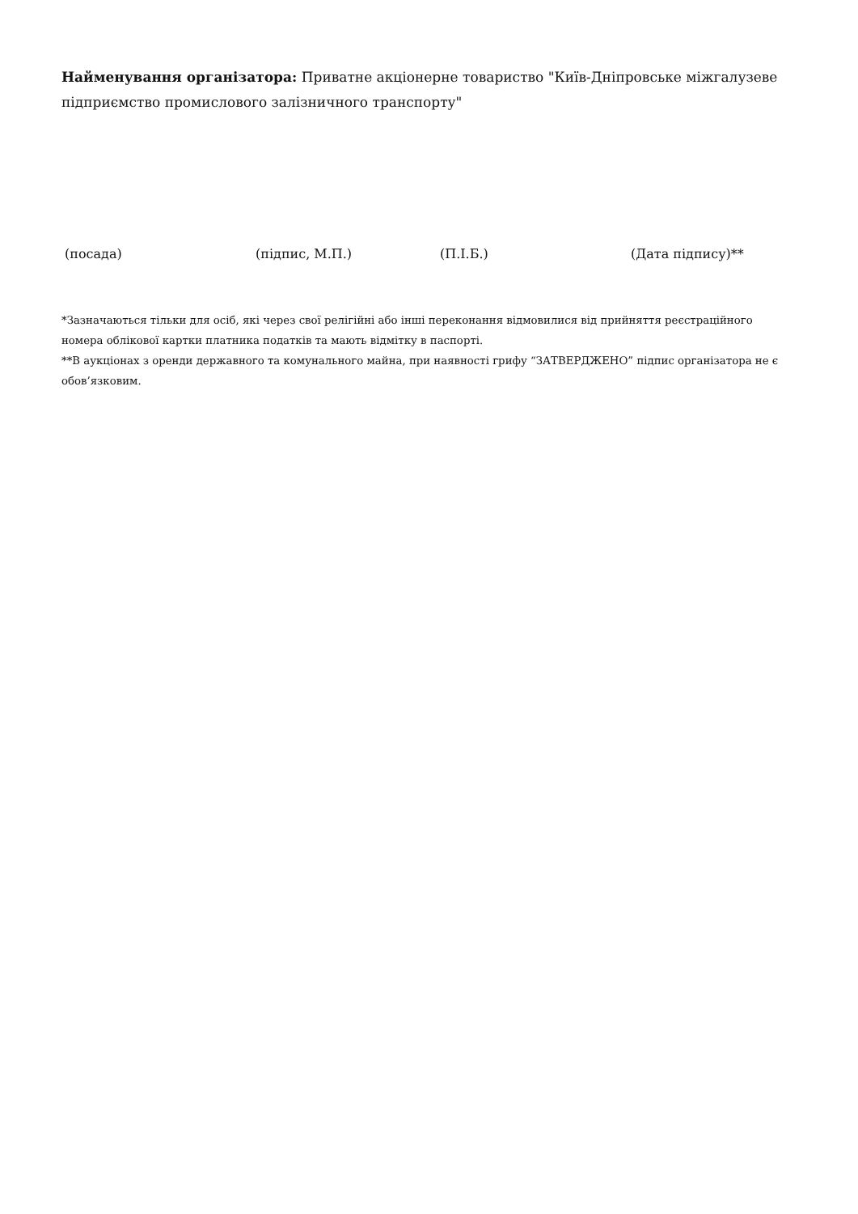Найменування організатора: Приватне акціонерне товариство "Київ-Дніпровське міжгалузеве підприємство промислового залізничного транспорту"
(посада) (підпис, М.П.) (П.І.Б.) (Дата підпису)**
*Зазначаються тільки для осіб, які через свої релігійні або інші переконання відмовилися від прийняття реєстраційного номера облікової картки платника податків та мають відмітку в паспорті.
**В аукціонах з оренди державного та комунального майна, при наявності грифу “ЗАТВЕРДЖЕНО” підпис організатора не є обов’язковим.